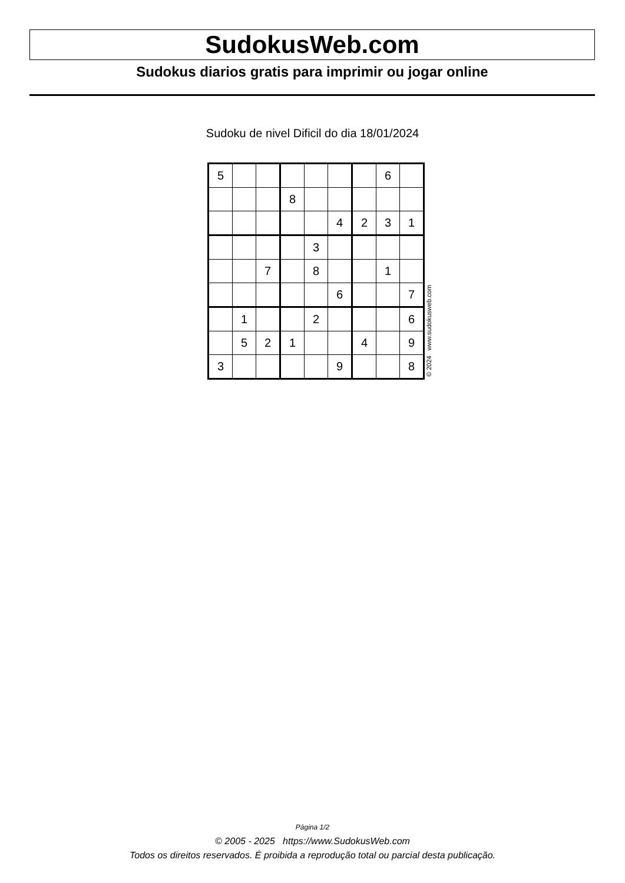SudokusWeb.com
Sudokus diarios gratis para imprimir ou jogar online
Sudoku de nivel Dificil do dia 18/01/2024
| 5 | | | | | | | 6 | |
| | | | 8 | | | | | |
| | | | | | 4 | 2 | 3 | 1 |
| | | | | 3 | | | | |
| | | 7 | | 8 | | | 1 | |
| | | | | | 6 | | | 7 |
| | 1 | | | 2 | | | | 6 |
| | 5 | 2 | 1 | | | 4 | | 9 |
| 3 | | | | | 9 | | | 8 |
© 2024 www.sudokusweb.com
Página 1/2
© 2005 - 2025 https://www.SudokusWeb.com
Todos os direitos reservados. É proibida a reprodução total ou parcial desta publicação.